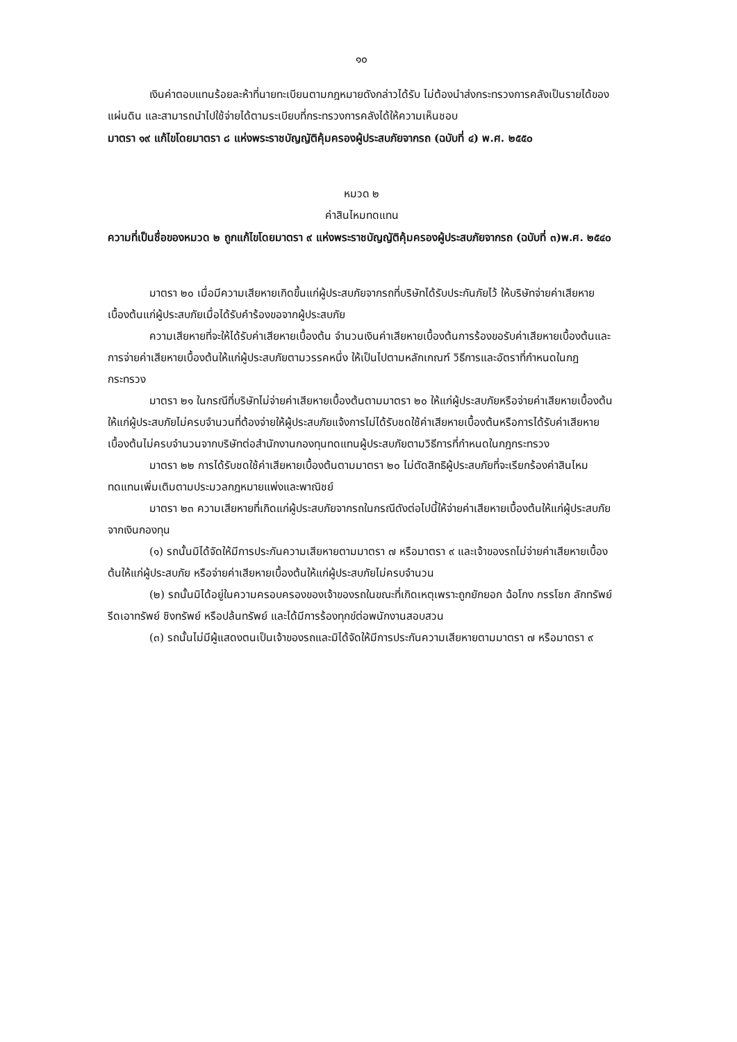๑๐
เงินค่าตอบแทนร้อยละห้าที่นายทะเบียนตามกฎหมายดังกล่าวได้รับ ไม่ต้องนำส่งกระทรวงการคลังเป็นรายได้ของแผ่นดิน และสามารถนำไปใช้จ่ายได้ตามระเบียบที่กระทรวงการคลังได้ให้ความเห็นชอบ
มาตรา ๑๙ แก้ไขโดยมาตรา ๘ แห่งพระราชบัญญัติคุ้มครองผู้ประสบภัยจากรถ (ฉบับที่ ๔) พ.ศ. ๒๕๕๐
หมวด ๒
ค่าสินไหมทดแทน
ความที่เป็นชื่อของหมวด ๒ ถูกแก้ไขโดยมาตรา ๙ แห่งพระราชบัญญัติคุ้มครองผู้ประสบภัยจากรถ (ฉบับที่ ๓)พ.ศ. ๒๕๔๐
มาตรา ๒๐ เมื่อมีความเสียหายเกิดขึ้นแก่ผู้ประสบภัยจากรถที่บริษัทได้รับประกันภัยไว้ ให้บริษัทจ่ายค่าเสียหายเบื้องต้นแก่ผู้ประสบภัยเมื่อได้รับคำร้องขอจากผู้ประสบภัย
ความเสียหายที่จะให้ได้รับค่าเสียหายเบื้องต้น จำนวนเงินค่าเสียหายเบื้องต้นการร้องขอรับค่าเสียหายเบื้องต้นและการจ่ายค่าเสียหายเบื้องต้นให้แก่ผู้ประสบภัยตามวรรคหนึ่ง ให้เป็นไปตามหลักเกณฑ์ วิธีการและอัตราที่กำหนดในกฎกระทรวง
มาตรา ๒๑ ในกรณีที่บริษัทไม่จ่ายค่าเสียหายเบื้องต้นตามมาตรา ๒๐ ให้แก่ผู้ประสบภัยหรือจ่ายค่าเสียหายเบื้องต้นให้แก่ผู้ประสบภัยไม่ครบจำนวนที่ต้องจ่ายให้ผู้ประสบภัยแจ้งการไม่ได้รับชดใช้ค่าเสียหายเบื้องต้นหรือการได้รับค่าเสียหายเบื้องต้นไม่ครบจำนวนจากบริษัทต่อสำนักงานกองทุนทดแทนผู้ประสบภัยตามวิธีการที่กำหนดในกฎกระทรวง
มาตรา ๒๒ การได้รับชดใช้ค่าเสียหายเบื้องต้นตามมาตรา ๒๐ ไม่ตัดสิทธิผู้ประสบภัยที่จะเรียกร้องค่าสินไหมทดแทนเพิ่มเติมตามประมวลกฎหมายแพ่งและพาณิชย์
มาตรา ๒๓ ความเสียหายที่เกิดแก่ผู้ประสบภัยจากรถในกรณีดังต่อไปนี้ให้จ่ายค่าเสียหายเบื้องต้นให้แก่ผู้ประสบภัยจากเงินกองทุน
(๑) รถนั้นมิได้จัดให้มีการประกันความเสียหายตามมาตรา ๗ หรือมาตรา ๙ และเจ้าของรถไม่จ่ายค่าเสียหายเบื้องต้นให้แก่ผู้ประสบภัย หรือจ่ายค่าเสียหายเบื้องต้นให้แก่ผู้ประสบภัยไม่ครบจำนวน
(๒) รถนั้นมิได้อยู่ในความครอบครองของเจ้าของรถในขณะที่เกิดเหตุเพราะถูกยักยอก ฉ้อโกง กรรโชก ลักทรัพย์ รีดเอาทรัพย์ ชิงทรัพย์ หรือปล้นทรัพย์ และได้มีการร้องทุกข์ต่อพนักงานสอบสวน
(๓) รถนั้นไม่มีผู้แสดงตนเป็นเจ้าของรถและมิได้จัดให้มีการประกันความเสียหายตามมาตรา ๗ หรือมาตรา ๙